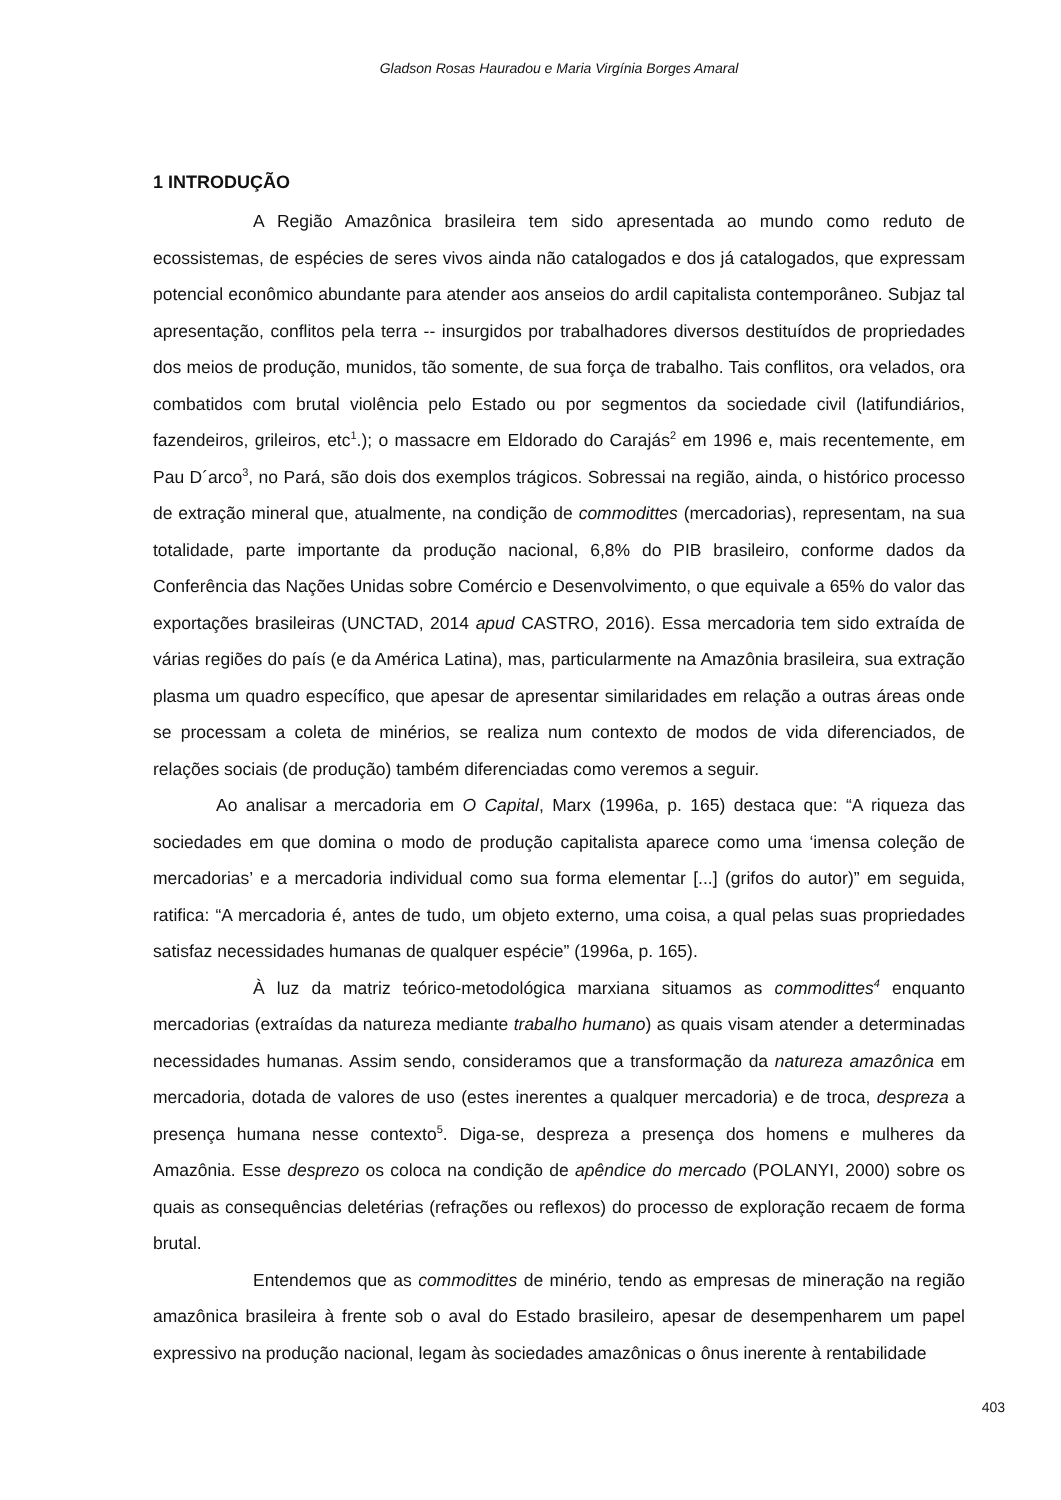Gladson Rosas Hauradou e Maria Virgínia Borges Amaral
1 INTRODUÇÃO
A Região Amazônica brasileira tem sido apresentada ao mundo como reduto de ecossistemas, de espécies de seres vivos ainda não catalogados e dos já catalogados, que expressam potencial econômico abundante para atender aos anseios do ardil capitalista contemporâneo. Subjaz tal apresentação, conflitos pela terra -- insurgidos por trabalhadores diversos destituídos de propriedades dos meios de produção, munidos, tão somente, de sua força de trabalho. Tais conflitos, ora velados, ora combatidos com brutal violência pelo Estado ou por segmentos da sociedade civil (latifundiários, fazendeiros, grileiros, etc<sup>1</sup>.); o massacre em Eldorado do Carajás<sup>2</sup> em 1996 e, mais recentemente, em Pau D´arco<sup>3</sup>, no Pará, são dois dos exemplos trágicos. Sobressai na região, ainda, o histórico processo de extração mineral que, atualmente, na condição de commodittes (mercadorias), representam, na sua totalidade, parte importante da produção nacional, 6,8% do PIB brasileiro, conforme dados da Conferência das Nações Unidas sobre Comércio e Desenvolvimento, o que equivale a 65% do valor das exportações brasileiras (UNCTAD, 2014 apud CASTRO, 2016). Essa mercadoria tem sido extraída de várias regiões do país (e da América Latina), mas, particularmente na Amazônia brasileira, sua extração plasma um quadro específico, que apesar de apresentar similaridades em relação a outras áreas onde se processam a coleta de minérios, se realiza num contexto de modos de vida diferenciados, de relações sociais (de produção) também diferenciadas como veremos a seguir.
Ao analisar a mercadoria em O Capital, Marx (1996a, p. 165) destaca que: “A riqueza das sociedades em que domina o modo de produção capitalista aparece como uma ‘imensa coleção de mercadorias’ e a mercadoria individual como sua forma elementar [...] (grifos do autor)” em seguida, ratifica: “A mercadoria é, antes de tudo, um objeto externo, uma coisa, a qual pelas suas propriedades satisfaz necessidades humanas de qualquer espécie” (1996a, p. 165).
À luz da matriz teórico-metodológica marxiana situamos as commodittes<sup>4</sup> enquanto mercadorias (extraídas da natureza mediante trabalho humano) as quais visam atender a determinadas necessidades humanas. Assim sendo, consideramos que a transformação da natureza amazônica em mercadoria, dotada de valores de uso (estes inerentes a qualquer mercadoria) e de troca, despreza a presença humana nesse contexto<sup>5</sup>. Diga-se, despreza a presença dos homens e mulheres da Amazônia. Esse desprezo os coloca na condição de apêndice do mercado (POLANYI, 2000) sobre os quais as consequências deletérias (refrações ou reflexos) do processo de exploração recaem de forma brutal.
Entendemos que as commodittes de minério, tendo as empresas de mineração na região amazônica brasileira à frente sob o aval do Estado brasileiro, apesar de desempenharem um papel expressivo na produção nacional, legam às sociedades amazônicas o ônus inerente à rentabilidade
403